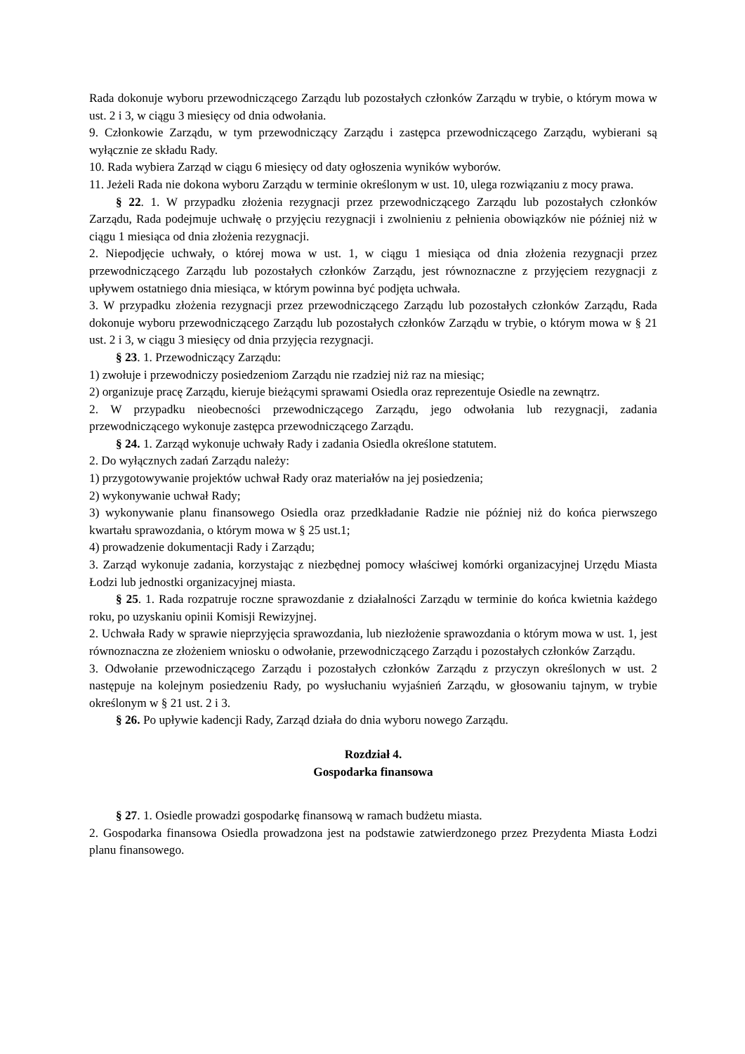Rada dokonuje wyboru przewodniczącego Zarządu lub pozostałych członków Zarządu w trybie, o którym mowa w ust. 2 i 3, w ciągu 3 miesięcy od dnia odwołania.
9. Członkowie Zarządu, w tym przewodniczący Zarządu i zastępca przewodniczącego Zarządu, wybierani są wyłącznie ze składu Rady.
10. Rada wybiera Zarząd w ciągu 6 miesięcy od daty ogłoszenia wyników wyborów.
11. Jeżeli Rada nie dokona wyboru Zarządu w terminie określonym w ust. 10, ulega rozwiązaniu z mocy prawa.
§ 22. 1. W przypadku złożenia rezygnacji przez przewodniczącego Zarządu lub pozostałych członków Zarządu, Rada podejmuje uchwałę o przyjęciu rezygnacji i zwolnieniu z pełnienia obowiązków nie później niż w ciągu 1 miesiąca od dnia złożenia rezygnacji.
2. Niepodjęcie uchwały, o której mowa w ust. 1, w ciągu 1 miesiąca od dnia złożenia rezygnacji przez przewodniczącego Zarządu lub pozostałych członków Zarządu, jest równoznaczne z przyjęciem rezygnacji z upływem ostatniego dnia miesiąca, w którym powinna być podjęta uchwała.
3. W przypadku złożenia rezygnacji przez przewodniczącego Zarządu lub pozostałych członków Zarządu, Rada dokonuje wyboru przewodniczącego Zarządu lub pozostałych członków Zarządu w trybie, o którym mowa w § 21 ust. 2 i 3, w ciągu 3 miesięcy od dnia przyjęcia rezygnacji.
§ 23. 1. Przewodniczący Zarządu:
1) zwołuje i przewodniczy posiedzeniom Zarządu nie rzadziej niż raz na miesiąc;
2) organizuje pracę Zarządu, kieruje bieżącymi sprawami Osiedla oraz reprezentuje Osiedle na zewnątrz.
2. W przypadku nieobecności przewodniczącego Zarządu, jego odwołania lub rezygnacji, zadania przewodniczącego wykonuje zastępca przewodniczącego Zarządu.
§ 24. 1. Zarząd wykonuje uchwały Rady i zadania Osiedla określone statutem.
2. Do wyłącznych zadań Zarządu należy:
1) przygotowywanie projektów uchwał Rady oraz materiałów na jej posiedzenia;
2) wykonywanie uchwał Rady;
3) wykonywanie planu finansowego Osiedla oraz przedkładanie Radzie nie później niż do końca pierwszego kwartału sprawozdania, o którym mowa w § 25 ust.1;
4) prowadzenie dokumentacji Rady i Zarządu;
3. Zarząd wykonuje zadania, korzystając z niezbędnej pomocy właściwej komórki organizacyjnej Urzędu Miasta Łodzi lub jednostki organizacyjnej miasta.
§ 25. 1. Rada rozpatruje roczne sprawozdanie z działalności Zarządu w terminie do końca kwietnia każdego roku, po uzyskaniu opinii Komisji Rewizyjnej.
2. Uchwała Rady w sprawie nieprzyjęcia sprawozdania, lub niezłożenie sprawozdania o którym mowa w ust. 1, jest równoznaczna ze złożeniem wniosku o odwołanie, przewodniczącego Zarządu i pozostałych członków Zarządu.
3. Odwołanie przewodniczącego Zarządu i pozostałych członków Zarządu z przyczyn określonych w ust. 2 następuje na kolejnym posiedzeniu Rady, po wysłuchaniu wyjaśnień Zarządu, w głosowaniu tajnym, w trybie określonym w § 21 ust. 2 i 3.
§ 26. Po upływie kadencji Rady, Zarząd działa do dnia wyboru nowego Zarządu.
Rozdział 4.
Gospodarka finansowa
§ 27. 1. Osiedle prowadzi gospodarkę finansową w ramach budżetu miasta.
2. Gospodarka finansowa Osiedla prowadzona jest na podstawie zatwierdzonego przez Prezydenta Miasta Łodzi planu finansowego.